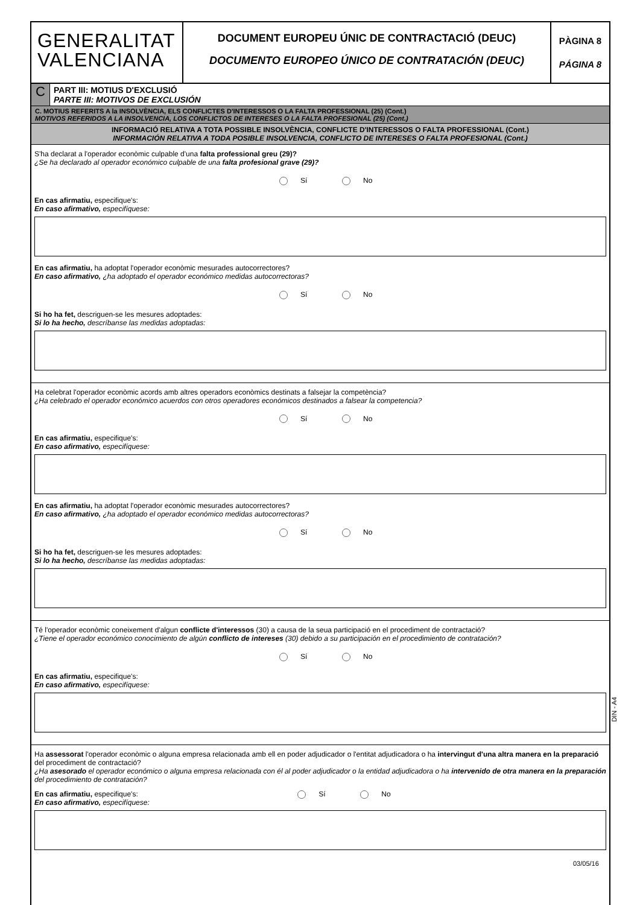GENERALITAT
VALENCIANA
DOCUMENT EUROPEU ÚNIC DE CONTRACTACIÓ (DEUC)
DOCUMENTO EUROPEO ÚNICO DE CONTRATACIÓN (DEUC)
PÀGINA 8
PÁGINA 8
C
PART III: MOTIUS D'EXCLUSIÓ
PARTE III: MOTIVOS DE EXCLUSIÓN
C. MOTIUS REFERITS A la INSOLVÈNCIA, ELS CONFLICTES D'INTERESSOS O LA FALTA PROFESSIONAL (25) (Cont.)
MOTIVOS REFERIDOS A LA INSOLVENCIA, LOS CONFLICTOS DE INTERESES O LA FALTA PROFESIONAL (25) (Cont.)
INFORMACIÓ RELATIVA A TOTA POSSIBLE INSOLVÈNCIA, CONFLICTE D'INTERESSOS O FALTA PROFESSIONAL (Cont.)
INFORMACIÓN RELATIVA A TODA POSIBLE INSOLVENCIA, CONFLICTO DE INTERESES O FALTA PROFESIONAL (Cont.)
S'ha declarat a l'operador econòmic culpable d'una falta professional greu (29)?
¿Se ha declarado al operador económico culpable de una falta profesional grave (29)?
Sí No
En cas afirmatiu, especifique's:
En caso afirmativo, especifíquese:
En cas afirmatiu, ha adoptat l'operador econòmic mesurades autocorrectores?
En caso afirmativo, ¿ha adoptado el operador económico medidas autocorrectoras?
Sí No
Si ho ha fet, descriguen-se les mesures adoptades:
Si lo ha hecho, descríbanse las medidas adoptadas:
Ha celebrat l'operador econòmic acords amb altres operadors econòmics destinats a falsejar la competència?
¿Ha celebrado el operador económico acuerdos con otros operadores económicos destinados a falsear la competencia?
Sí No
En cas afirmatiu, especifique's:
En caso afirmativo, especifíquese:
En cas afirmatiu, ha adoptat l'operador econòmic mesurades autocorrectores?
En caso afirmativo, ¿ha adoptado el operador económico medidas autocorrectoras?
Sí No
Si ho ha fet, descriguen-se les mesures adoptades:
Si lo ha hecho, descríbanse las medidas adoptadas:
Té l'operador econòmic coneixement d'algun conflicte d'interessos (30) a causa de la seua participació en el procediment de contractació?
¿Tiene el operador económico conocimiento de algún conflicto de intereses (30) debido a su participación en el procedimiento de contratación?
Sí No
En cas afirmatiu, especifique's:
En caso afirmativo, especifíquese:
Ha assessorat l'operador econòmic o alguna empresa relacionada amb ell en poder adjudicador o l'entitat adjudicadora o ha intervingut d'una altra manera en la preparació del procediment de contractació?
¿Ha asesorado el operador económico o alguna empresa relacionada con él al poder adjudicador o la entidad adjudicadora o ha intervenido de otra manera en la preparación del procedimiento de contratación?
En cas afirmatiu, especifique's:
En caso afirmativo, especifíquese:
Sí No
DIN - A4
03/05/16